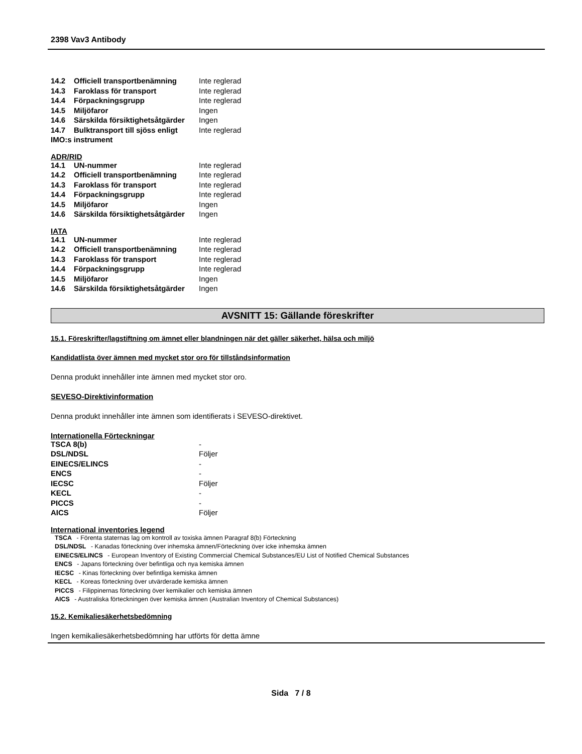2398 Vav3 Antibody
| 14.2 | Officiell transportbenämning | Inte reglerad |
| 14.3 | Faroklass för transport | Inte reglerad |
| 14.4 | Förpackningsgrupp | Inte reglerad |
| 14.5 | Miljöfaror | Ingen |
| 14.6 | Särskilda försiktighetsåtgärder | Ingen |
| 14.7 | Bulktransport till sjöss enligt | Inte reglerad |
| IMO:s instrument | | |
ADR/RID
| 14.1 | UN-nummer | Inte reglerad |
| 14.2 | Officiell transportbenämning | Inte reglerad |
| 14.3 | Faroklass för transport | Inte reglerad |
| 14.4 | Förpackningsgrupp | Inte reglerad |
| 14.5 | Miljöfaror | Ingen |
| 14.6 | Särskilda försiktighetsåtgärder | Ingen |
IATA
| 14.1 | UN-nummer | Inte reglerad |
| 14.2 | Officiell transportbenämning | Inte reglerad |
| 14.3 | Faroklass för transport | Inte reglerad |
| 14.4 | Förpackningsgrupp | Inte reglerad |
| 14.5 | Miljöfaror | Ingen |
| 14.6 | Särskilda försiktighetsåtgärder | Ingen |
AVSNITT 15: Gällande föreskrifter
15.1. Föreskrifter/lagstiftning om ämnet eller blandningen när det gäller säkerhet, hälsa och miljö
Kandidatlista över ämnen med mycket stor oro för tillståndsinformation
Denna produkt innehåller inte ämnen med mycket stor oro.
SEVESO-Direktivinformation
Denna produkt innehåller inte ämnen som identifierats i SEVESO-direktivet.
Internationella Förteckningar
| TSCA 8(b) | - |
| DSL/NDSL | Följer |
| EINECS/ELINCS | - |
| ENCS | - |
| IECSC | Följer |
| KECL | - |
| PICCS | - |
| AICS | Följer |
International inventories legend
TSCA - Förenta staternas lag om kontroll av toxiska ämnen Paragraf 8(b) Förteckning
DSL/NDSL - Kanadas förteckning över inhemska ämnen/Förteckning över icke inhemska ämnen
EINECS/ELINCS - European Inventory of Existing Commercial Chemical Substances/EU List of Notified Chemical Substances
ENCS - Japans förteckning över befintliga och nya kemiska ämnen
IECSC - Kinas förteckning över befintliga kemiska ämnen
KECL - Koreas förteckning över utvärderade kemiska ämnen
PICCS - Filippinernas förteckning över kemikalier och kemiska ämnen
AICS - Australiska förteckningen över kemiska ämnen (Australian Inventory of Chemical Substances)
15.2. Kemikaliesäkerhetsbedömning
Ingen kemikaliesäkerhetsbedömning har utförts för detta ämne
Sida 7 / 8